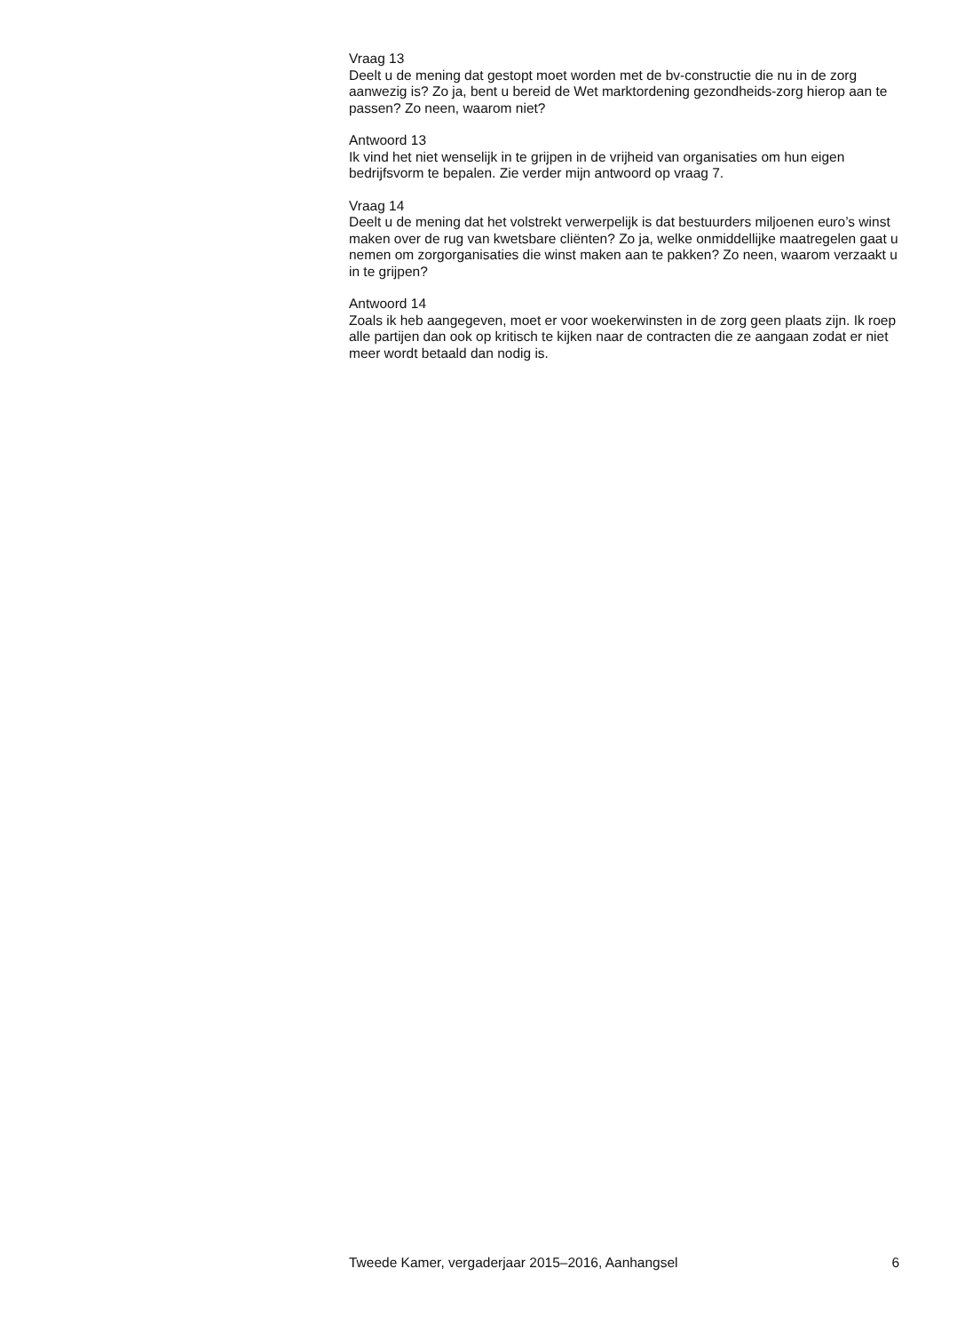Vraag 13
Deelt u de mening dat gestopt moet worden met de bv-constructie die nu in de zorg aanwezig is? Zo ja, bent u bereid de Wet marktordening gezondheids-zorg hierop aan te passen? Zo neen, waarom niet?
Antwoord 13
Ik vind het niet wenselijk in te grijpen in de vrijheid van organisaties om hun eigen bedrijfsvorm te bepalen. Zie verder mijn antwoord op vraag 7.
Vraag 14
Deelt u de mening dat het volstrekt verwerpelijk is dat bestuurders miljoenen euro’s winst maken over de rug van kwetsbare cliënten? Zo ja, welke onmiddellijke maatregelen gaat u nemen om zorgorganisaties die winst maken aan te pakken? Zo neen, waarom verzaakt u in te grijpen?
Antwoord 14
Zoals ik heb aangegeven, moet er voor woekerwinsten in de zorg geen plaats zijn. Ik roep alle partijen dan ook op kritisch te kijken naar de contracten die ze aangaan zodat er niet meer wordt betaald dan nodig is.
Tweede Kamer, vergaderjaar 2015–2016, Aanhangsel 6